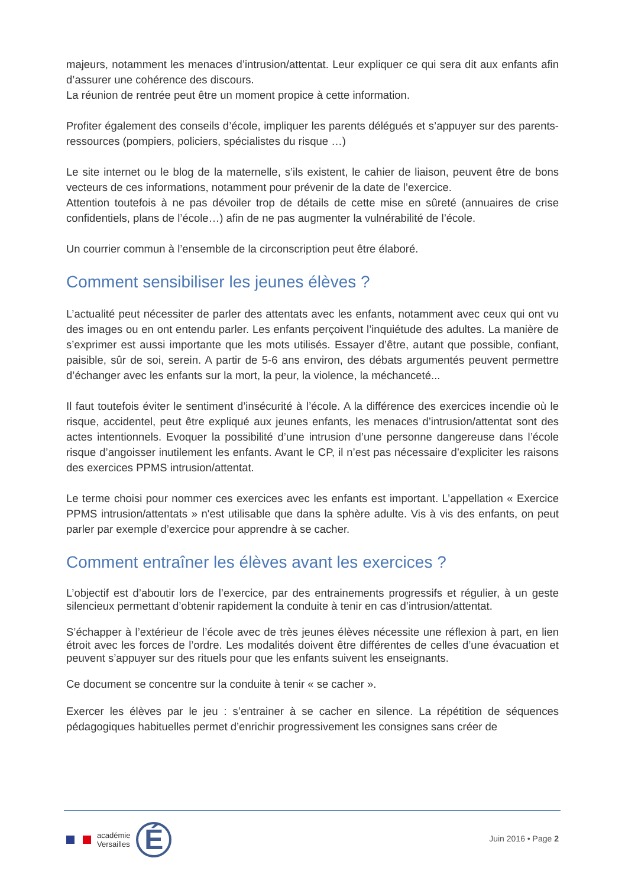majeurs, notamment les menaces d’intrusion/attentat. Leur expliquer ce qui sera dit aux enfants afin d’assurer une cohérence des discours.
La réunion de rentrée peut être un moment propice à cette information.
Profiter également des conseils d’école, impliquer les parents délégués et s’appuyer sur des parents-ressources (pompiers, policiers, spécialistes du risque …)
Le site internet ou le blog de la maternelle, s’ils existent, le cahier de liaison, peuvent être de bons vecteurs de ces informations, notamment pour prévenir de la date de l’exercice.
Attention toutefois à ne pas dévoiler trop de détails de cette mise en sûreté (annuaires de crise confidentiels, plans de l’école…) afin de ne pas augmenter la vulnérabilité de l’école.
Un courrier commun à l’ensemble de la circonscription peut être élaboré.
Comment sensibiliser les jeunes élèves ?
L’actualité peut nécessiter de parler des attentats avec les enfants, notamment avec ceux qui ont vu des images ou en ont entendu parler. Les enfants perçoivent l’inquiétude des adultes. La manière de s’exprimer est aussi importante que les mots utilisés. Essayer d’être, autant que possible, confiant, paisible, sûr de soi, serein. A partir de 5-6 ans environ, des débats argumentés peuvent permettre d’échanger avec les enfants sur la mort, la peur, la violence, la méchanceté...
Il faut toutefois éviter le sentiment d’insécurité à l’école. A la différence des exercices incendie où le risque, accidentel, peut être expliqué aux jeunes enfants, les menaces d’intrusion/attentat sont des actes intentionnels. Evoquer la possibilité d’une intrusion d’une personne dangereuse dans l’école risque d’angoisser inutilement les enfants. Avant le CP, il n’est pas nécessaire d’expliciter les raisons des exercices PPMS intrusion/attentat.
Le terme choisi pour nommer ces exercices avec les enfants est important. L’appellation « Exercice PPMS intrusion/attentats » n'est utilisable que dans la sphère adulte. Vis à vis des enfants, on peut parler par exemple d’exercice pour apprendre à se cacher.
Comment entraîner les élèves avant les exercices ?
L’objectif est d’aboutir lors de l’exercice, par des entrainements progressifs et régulier, à un geste silencieux permettant d’obtenir rapidement la conduite à tenir en cas d’intrusion/attentat.
S’échapper à l’extérieur de l’école avec de très jeunes élèves nécessite une réflexion à part, en lien étroit avec les forces de l’ordre. Les modalités doivent être différentes de celles d’une évacuation et peuvent s’appuyer sur des rituels pour que les enfants suivent les enseignants.
Ce document se concentre sur la conduite à tenir « se cacher ».
Exercer les élèves par le jeu : s’entrainer à se cacher en silence. La répétition de séquences pédagogiques habituelles permet d’enrichir progressivement les consignes sans créer de
académie
Versailles
É
Juin 2016 • Page 2